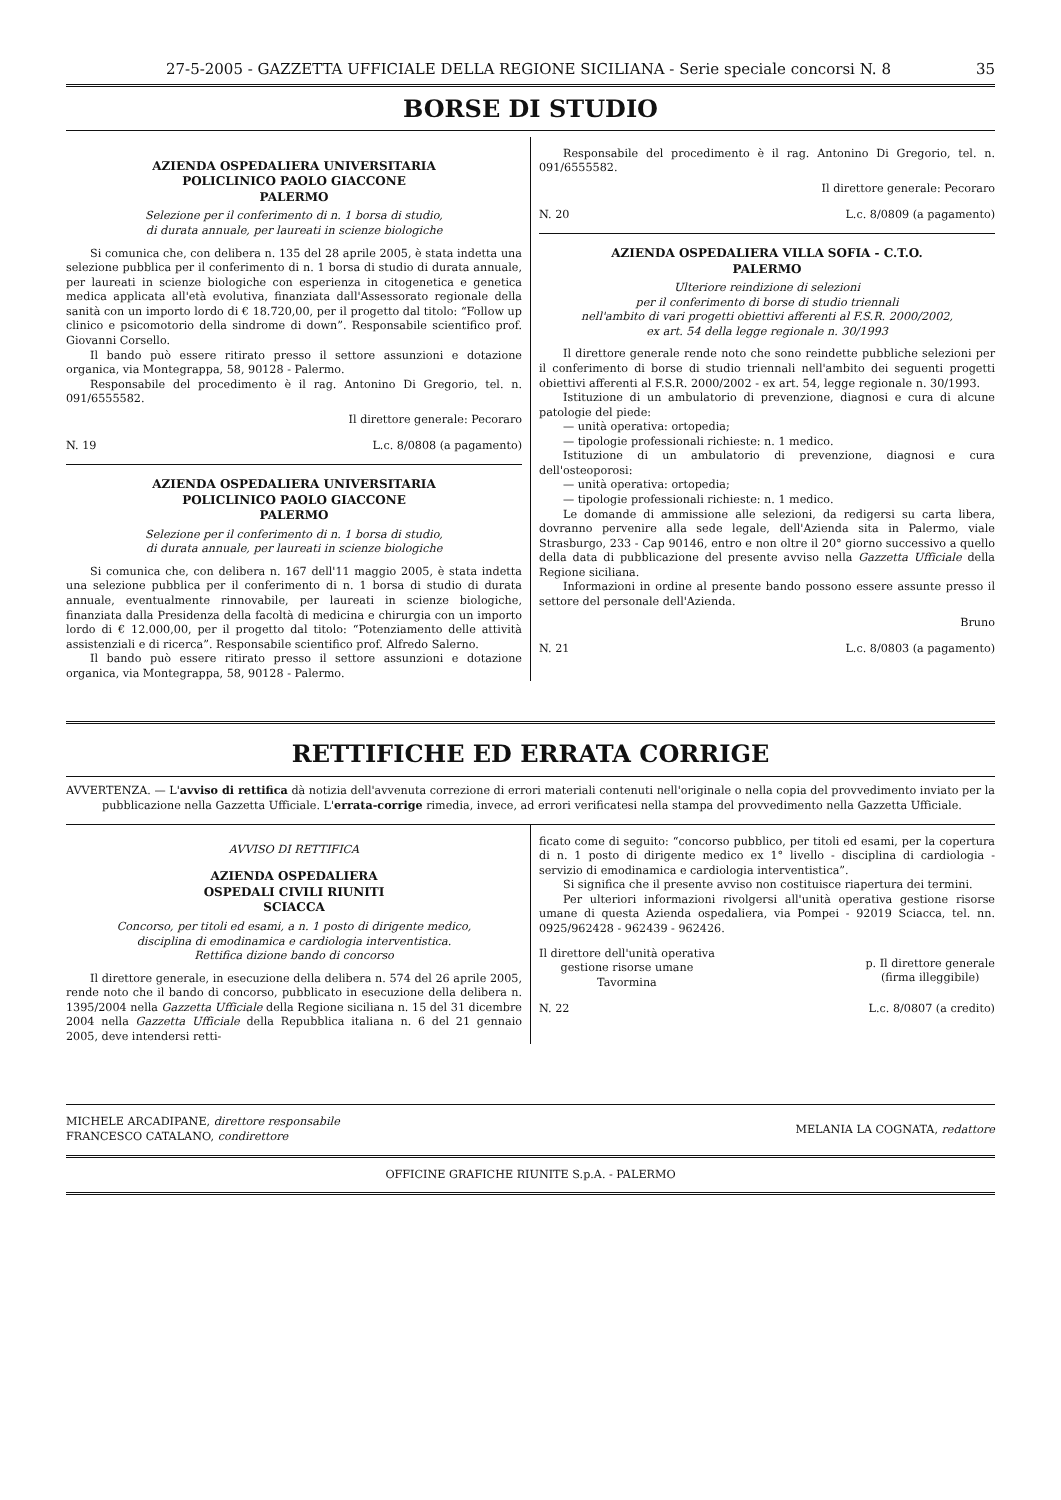27-5-2005 - GAZZETTA UFFICIALE DELLA REGIONE SICILIANA - Serie speciale concorsi N. 8 35
BORSE DI STUDIO
AZIENDA OSPEDALIERA UNIVERSITARIA
POLICLINICO PAOLO GIACCONE
PALERMO
Selezione per il conferimento di n. 1 borsa di studio,
di durata annuale, per laureati in scienze biologiche
Si comunica che, con delibera n. 135 del 28 aprile 2005, è stata indetta una selezione pubblica per il conferimento di n. 1 borsa di studio di durata annuale, per laureati in scienze biologiche con esperienza in citogenetica e genetica medica applicata all'età evolutiva, finanziata dall'Assessorato regionale della sanità con un importo lordo di € 18.720,00, per il progetto dal titolo: “Follow up clinico e psicomotorio della sindrome di down”. Responsabile scientifico prof. Giovanni Corsello.
Il bando può essere ritirato presso il settore assunzioni e dotazione organica, via Montegrappa, 58, 90128 - Palermo.
Responsabile del procedimento è il rag. Antonino Di Gregorio, tel. n. 091/6555582.
Il direttore generale: Pecoraro
N. 19 L.c. 8/0808 (a pagamento)
AZIENDA OSPEDALIERA UNIVERSITARIA
POLICLINICO PAOLO GIACCONE
PALERMO
Selezione per il conferimento di n. 1 borsa di studio,
di durata annuale, per laureati in scienze biologiche
Si comunica che, con delibera n. 167 dell'11 maggio 2005, è stata indetta una selezione pubblica per il conferimento di n. 1 borsa di studio di durata annuale, eventualmente rinnovabile, per laureati in scienze biologiche, finanziata dalla Presidenza della facoltà di medicina e chirurgia con un importo lordo di € 12.000,00, per il progetto dal titolo: “Potenziamento delle attività assistenziali e di ricerca”. Responsabile scientifico prof. Alfredo Salerno.
Il bando può essere ritirato presso il settore assunzioni e dotazione organica, via Montegrappa, 58, 90128 - Palermo.
Responsabile del procedimento è il rag. Antonino Di Gregorio, tel. n. 091/6555582.
Il direttore generale: Pecoraro
N. 20 L.c. 8/0809 (a pagamento)
AZIENDA OSPEDALIERA VILLA SOFIA - C.T.O.
PALERMO
Ulteriore reindizione di selezioni
per il conferimento di borse di studio triennali
nell'ambito di vari progetti obiettivi afferenti al F.S.R. 2000/2002,
ex art. 54 della legge regionale n. 30/1993
Il direttore generale rende noto che sono reindette pubbliche selezioni per il conferimento di borse di studio triennali nell'ambito dei seguenti progetti obiettivi afferenti al F.S.R. 2000/2002 - ex art. 54, legge regionale n. 30/1993.
Istituzione di un ambulatorio di prevenzione, diagnosi e cura di alcune patologie del piede:
— unità operativa: ortopedia;
— tipologie professionali richieste: n. 1 medico.
Istituzione di un ambulatorio di prevenzione, diagnosi e cura dell'osteoporosi:
— unità operativa: ortopedia;
— tipologie professionali richieste: n. 1 medico.
Le domande di ammissione alle selezioni, da redigersi su carta libera, dovranno pervenire alla sede legale, dell'Azienda sita in Palermo, viale Strasburgo, 233 - Cap 90146, entro e non oltre il 20° giorno successivo a quello della data di pubblicazione del presente avviso nella Gazzetta Ufficiale della Regione siciliana.
Informazioni in ordine al presente bando possono essere assunte presso il settore del personale dell'Azienda.
Bruno
N. 21 L.c. 8/0803 (a pagamento)
RETTIFICHE ED ERRATA CORRIGE
AVVERTENZA. — L'avviso di rettifica dà notizia dell'avvenuta correzione di errori materiali contenuti nell'originale o nella copia del provvedimento inviato per la pubblicazione nella Gazzetta Ufficiale. L'errata-corrige rimedia, invece, ad errori verificatesi nella stampa del provvedimento nella Gazzetta Ufficiale.
AVVISO DI RETTIFICA
AZIENDA OSPEDALIERA
OSPEDALI CIVILI RIUNITI
SCIACCA
Concorso, per titoli ed esami, a n. 1 posto di dirigente medico,
disciplina di emodinamica e cardiologia interventistica.
Rettifica dizione bando di concorso
Il direttore generale, in esecuzione della delibera n. 574 del 26 aprile 2005, rende noto che il bando di concorso, pubblicato in esecuzione della delibera n. 1395/2004 nella Gazzetta Ufficiale della Regione siciliana n. 15 del 31 dicembre 2004 nella Gazzetta Ufficiale della Repubblica italiana n. 6 del 21 gennaio 2005, deve intendersi retti-
ficato come di seguito: “concorso pubblico, per titoli ed esami, per la copertura di n. 1 posto di dirigente medico ex 1° livello - disciplina di cardiologia - servizio di emodinamica e cardiologia interventistica”.
Si significa che il presente avviso non costituisce riapertura dei termini.
Per ulteriori informazioni rivolgersi all'unità operativa gestione risorse umane di questa Azienda ospedaliera, via Pompei - 92019 Sciacca, tel. nn. 0925/962428 - 962439 - 962426.
Il direttore dell'unità operativa
gestione risorse umane
Tavormina
p. Il direttore generale
(firma illeggibile)
N. 22 L.c. 8/0807 (a credito)
MICHELE ARCADIPANE, direttore responsabile
FRANCESCO CATALANO, condirettore
MELANIA LA COGNATA, redattore
OFFICINE GRAFICHE RIUNITE S.p.A. - PALERMO